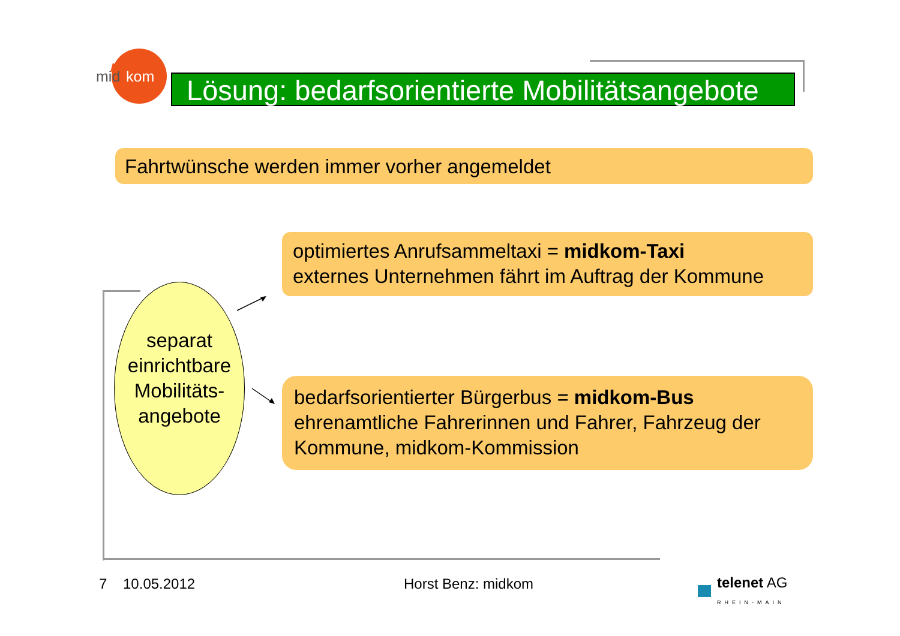mid
kom
Lösung: bedarfsorientierte Mobilitätsangebote
Fahrtwünsche werden immer vorher angemeldet
separat
einrichtbare
Mobilitäts-
angebote
optimiertes Anrufsammeltaxi = midkom-Taxi
externes Unternehmen fährt im Auftrag der Kommune
bedarfsorientierter Bürgerbus = midkom-Bus
ehrenamtliche Fahrerinnen und Fahrer, Fahrzeug der Kommune, midkom-Kommission
7 10.05.2012 Horst Benz: midkom
telenet AG
RHEIN-MAIN